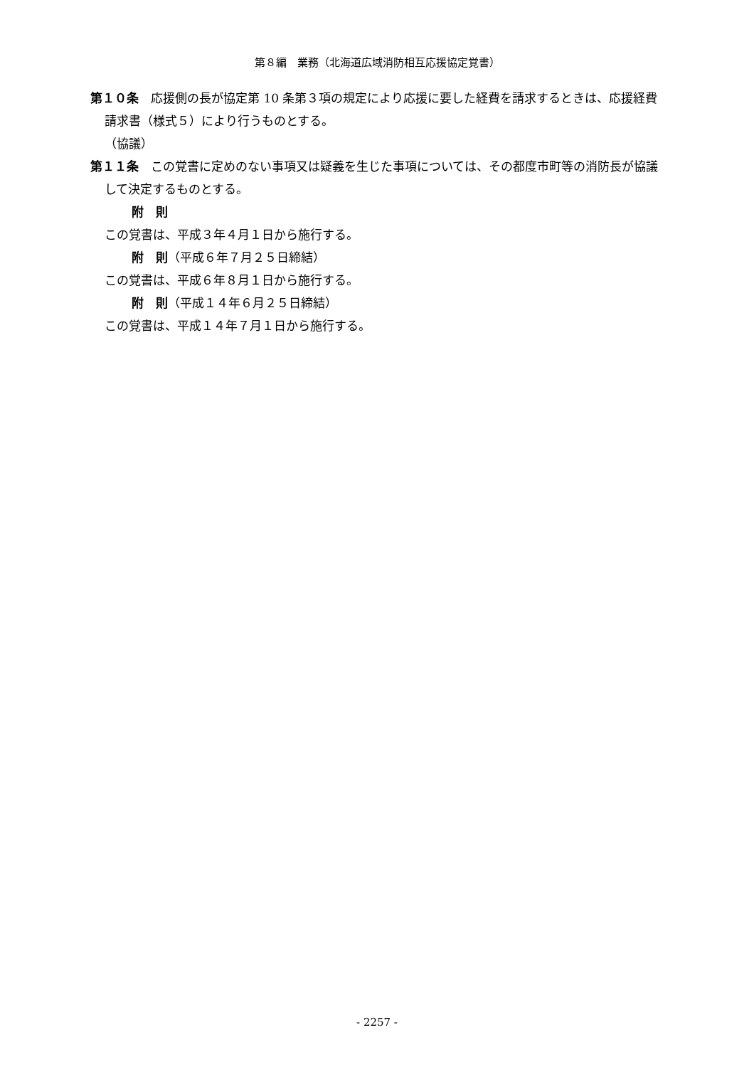第８編　業務（北海道広域消防相互応援協定覚書）
第１０条　応援側の長が協定第 10 条第３項の規定により応援に要した経費を請求するときは、応援経費請求書（様式５）により行うものとする。
（協議）
第１１条　この覚書に定めのない事項又は疑義を生じた事項については、その都度市町等の消防長が協議して決定するものとする。
附　則
この覚書は、平成３年４月１日から施行する。
附　則（平成６年７月２５日締結）
この覚書は、平成６年８月１日から施行する。
附　則（平成１４年６月２５日締結）
この覚書は、平成１４年７月１日から施行する。
- 2257 -